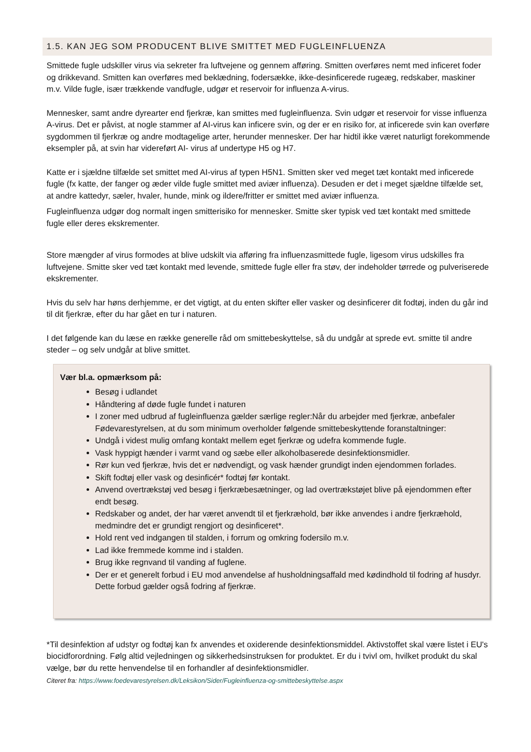1.5. KAN JEG SOM PRODUCENT BLIVE SMITTET MED FUGLEINFLUENZA
Smittede fugle udskiller virus via sekreter fra luftvejene og gennem afføring. Smitten overføres nemt med inficeret foder og drikkevand. Smitten kan overføres med beklædning, fodersække, ikke-desinficerede rugeæg, redskaber, maskiner m.v. Vilde fugle, især trækkende vandfugle, udgør et reservoir for influenza A-virus.
Mennesker, samt andre dyrearter end fjerkræ, kan smittes med fugleinfluenza. Svin udgør et reservoir for visse influenza A-virus. Det er påvist, at nogle stammer af AI-virus kan inficere svin, og der er en risiko for, at inficerede svin kan overføre sygdommen til fjerkræ og andre modtagelige arter, herunder mennesker. Der har hidtil ikke været naturligt forekommende eksempler på, at svin har videreført AI- virus af undertype H5 og H7.
Katte er i sjældne tilfælde set smittet med AI-virus af typen H5N1. Smitten sker ved meget tæt kontakt med inficerede fugle (fx katte, der fanger og æder vilde fugle smittet med aviær influenza). Desuden er det i meget sjældne tilfælde set, at andre kattedyr, sæler, hvaler, hunde, mink og ildere/fritter er smittet med aviær influenza.
Fugleinfluenza udgør dog normalt ingen smitterisiko for mennesker. Smitte sker typisk ved tæt kontakt med smittede fugle eller deres ekskrementer.
Store mængder af virus formodes at blive udskilt via afføring fra influenzasmittede fugle, ligesom virus udskilles fra luftvejene. Smitte sker ved tæt kontakt med levende, smittede fugle eller fra støv, der indeholder tørrede og pulveriserede ekskrementer.
Hvis du selv har høns derhjemme, er det vigtigt, at du enten skifter eller vasker og desinficerer dit fodtøj, inden du går ind til dit fjerkræ, efter du har gået en tur i naturen.
I det følgende kan du læse en række generelle råd om smittebeskyttelse, så du undgår at sprede evt. smitte til andre steder – og selv undgår at blive smittet.
Vær bl.a. opmærksom på:
Besøg i udlandet
Håndtering af døde fugle fundet i naturen
I zoner med udbrud af fugleinfluenza gælder særlige regler:Når du arbejder med fjerkræ, anbefaler Fødevarestyrelsen, at du som minimum overholder følgende smittebeskyttende foranstaltninger:
Undgå i videst mulig omfang kontakt mellem eget fjerkræ og udefra kommende fugle.
Vask hyppigt hænder i varmt vand og sæbe eller alkoholbaserede desinfektionsmidler.
Rør kun ved fjerkræ, hvis det er nødvendigt, og vask hænder grundigt inden ejendommen forlades.
Skift fodtøj eller vask og desinficér* fodtøj før kontakt.
Anvend overtrækstøj ved besøg i fjerkræbesætninger, og lad overtrækstøjet blive på ejendommen efter endt besøg.
Redskaber og andet, der har været anvendt til et fjerkræhold, bør ikke anvendes i andre fjerkræhold, medmindre det er grundigt rengjort og desinficeret*.
Hold rent ved indgangen til stalden, i forrum og omkring fodersilo m.v.
Lad ikke fremmede komme ind i stalden.
Brug ikke regnvand til vanding af fuglene.
Der er et generelt forbud i EU mod anvendelse af husholdningsaffald med kødindhold til fodring af husdyr. Dette forbud gælder også fodring af fjerkræ.
*Til desinfektion af udstyr og fodtøj kan fx anvendes et oxiderende desinfektionsmiddel. Aktivstoffet skal være listet i EU's biocidforordning. Følg altid vejledningen og sikkerhedsinstruksen for produktet. Er du i tvivl om, hvilket produkt du skal vælge, bør du rette henvendelse til en forhandler af desinfektionsmidler.
Citeret fra: https://www.foedevarestyrelsen.dk/Leksikon/Sider/Fugleinfluenza-og-smittebeskyttelse.aspx